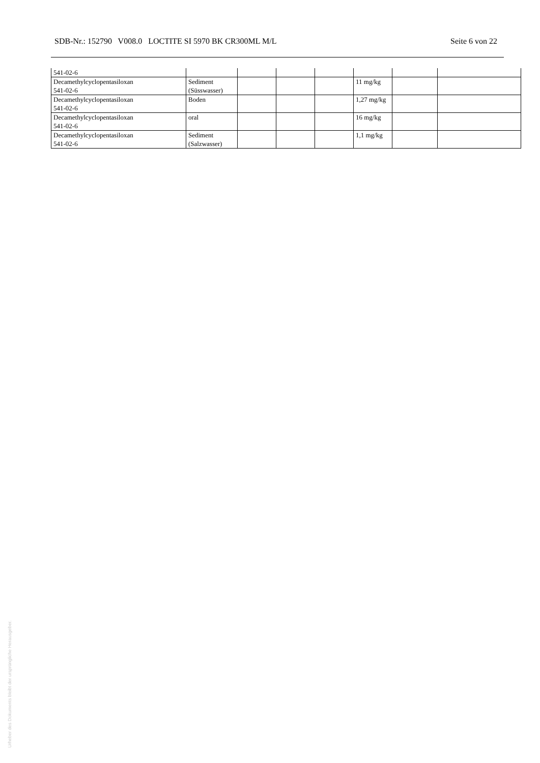SDB-Nr.: 152790 V008.0 LOCTITE SI 5970 BK CR300ML M/L Seite 6 von 22
| 541-02-6 | | | | | | | |
| Decamethylcyclopentasiloxan 541-02-6 | Sediment (Süsswasser) | | | | 11 mg/kg | | |
| Decamethylcyclopentasiloxan 541-02-6 | Boden | | | | 1,27 mg/kg | | |
| Decamethylcyclopentasiloxan 541-02-6 | oral | | | | 16 mg/kg | | |
| Decamethylcyclopentasiloxan 541-02-6 | Sediment (Salzwasser) | | | | 1,1 mg/kg | | |
Urheber des Dokuments bleibt der ursprüngliche Herausgeber.